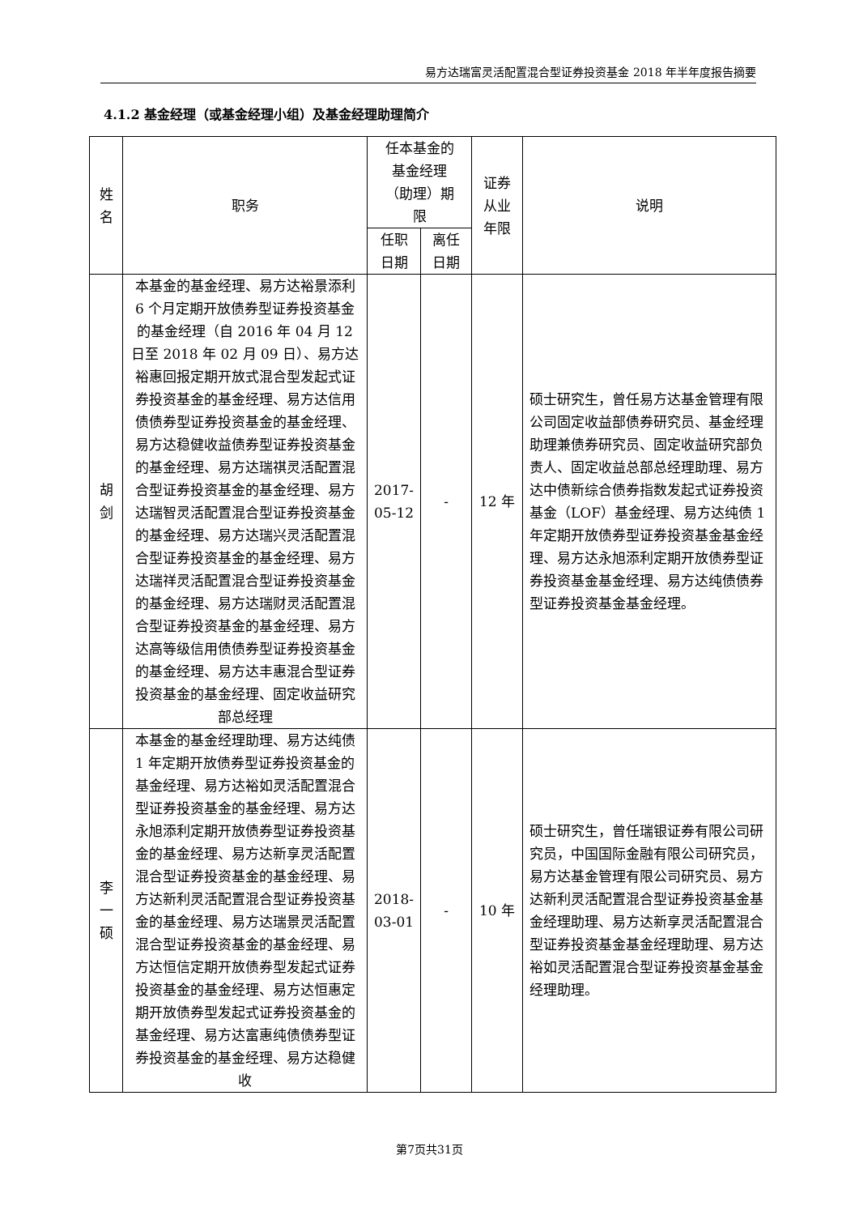易方达瑞富灵活配置混合型证券投资基金 2018 年半年度报告摘要
4.1.2 基金经理（或基金经理小组）及基金经理助理简介
| 姓 名 | 职务 | 任本基金的 基金经理 （助理）期 限 | | 证券 从业 年限 | 说明 |
| --- | --- | --- | --- | --- | --- |
| | | 任职 日期 | 离任 日期 | | |
| 胡 剑 | 本基金的基金经理、易方达裕景添利 6 个月定期开放债券型证券投资基金的基金经理（自 2016 年 04 月 12 日至 2018 年 02 月 09 日）、易方达裕惠回报定期开放式混合型发起式证券投资基金的基金经理、易方达信用债债券型证券投资基金的基金经理、易方达稳健收益债券型证券投资基金的基金经理、易方达瑞祺灵活配置混合型证券投资基金的基金经理、易方达瑞智灵活配置混合型证券投资基金的基金经理、易方达瑞兴灵活配置混合型证券投资基金的基金经理、易方达瑞祥灵活配置混合型证券投资基金的基金经理、易方达瑞财灵活配置混合型证券投资基金的基金经理、易方达高等级信用债债券型证券投资基金的基金经理、易方达丰惠混合型证券投资基金的基金经理、固定收益研究部总经理 | 2017-05-12 | - | 12 年 | 硕士研究生，曾任易方达基金管理有限公司固定收益部债券研究员、基金经理助理兼债券研究员、固定收益研究部负责人、固定收益总部总经理助理、易方达中债新综合债券指数发起式证券投资基金（LOF）基金经理、易方达纯债 1 年定期开放债券型证券投资基金基金经理、易方达永旭添利定期开放债券型证券投资基金基金经理、易方达纯债债券型证券投资基金基金经理。 |
| 李 一 硕 | 本基金的基金经理助理、易方达纯债 1 年定期开放债券型证券投资基金的基金经理、易方达裕如灵活配置混合型证券投资基金的基金经理、易方达永旭添利定期开放债券型证券投资基金的基金经理、易方达新享灵活配置混合型证券投资基金的基金经理、易方达新利灵活配置混合型证券投资基金的基金经理、易方达瑞景灵活配置混合型证券投资基金的基金经理、易方达恒信定期开放债券型发起式证券投资基金的基金经理、易方达恒惠定期开放债券型发起式证券投资基金的基金经理、易方达富惠纯债债券型证券投资基金的基金经理、易方达稳健收 | 2018-03-01 | - | 10 年 | 硕士研究生，曾任瑞银证券有限公司研究员，中国国际金融有限公司研究员，易方达基金管理有限公司研究员、易方达新利灵活配置混合型证券投资基金基金经理助理、易方达新享灵活配置混合型证券投资基金基金经理助理、易方达裕如灵活配置混合型证券投资基金基金经理助理。 |
第7页共31页